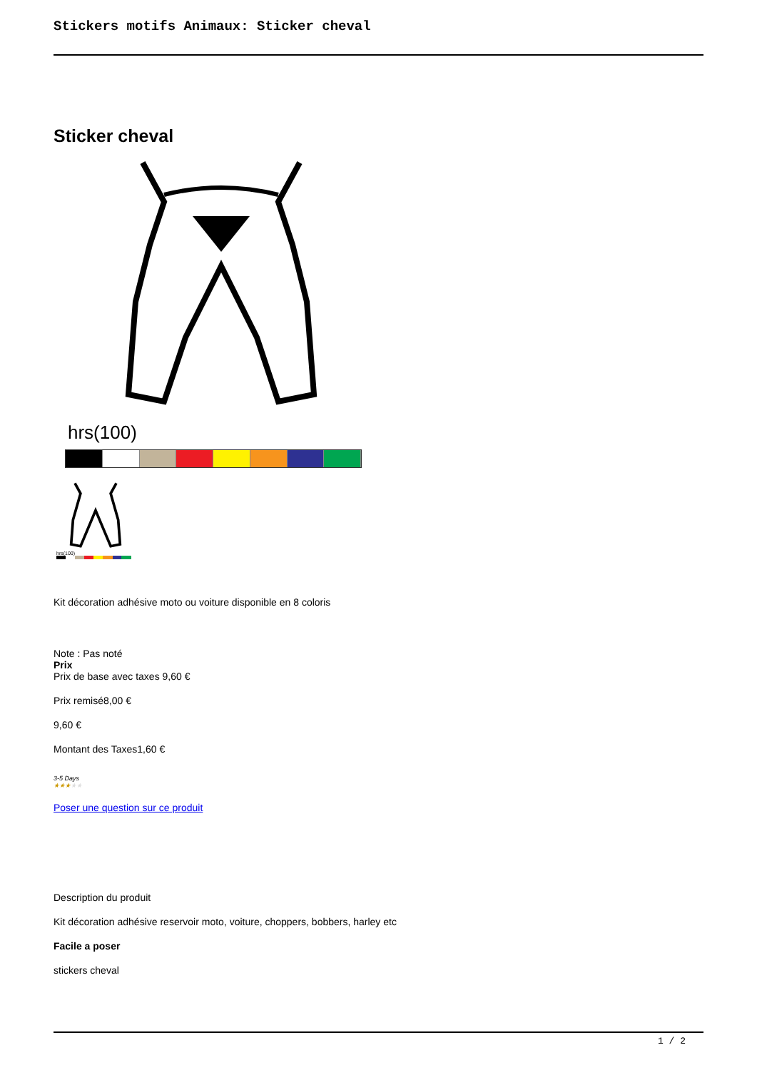Stickers motifs Animaux: Sticker cheval
Sticker cheval
hrs(100)
hrs(100)
Kit décoration adhésive moto ou voiture disponible en 8 coloris
Note : Pas noté
Prix
Prix de base avec taxes 9,60 €
Prix remisé8,00 €
9,60 €
Montant des Taxes1,60 €
3-5 Days
★★★★★
Poser une question sur ce produit
Description du produit
Kit décoration adhésive reservoir moto, voiture, choppers, bobbers, harley etc
Facile a poser
stickers cheval
1 / 2